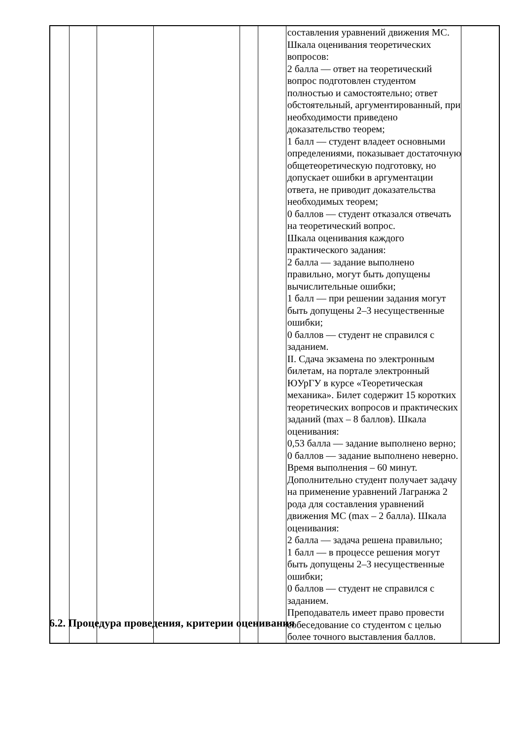| | | | | | | составления уравнений движения МС. Шкала оценивания теоретических вопросов: 2 балла — ответ на теоретический вопрос подготовлен студентом полностью и самостоятельно; ответ обстоятельный, аргументированный, при необходимости приведено доказательство теорем; 1 балл — студент владеет основными определениями, показывает достаточную общетеоретическую подготовку, но допускает ошибки в аргументации ответа, не приводит доказательства необходимых теорем; 0 баллов — студент отказался отвечать на теоретический вопрос. Шкала оценивания каждого практического задания: 2 балла — задание выполнено правильно, могут быть допущены вычислительные ошибки; 1 балл — при решении задания могут быть допущены 2–3 несущественные ошибки; 0 баллов — студент не справился с заданием. II. Сдача экзамена по электронным билетам, на портале электронный ЮУрГУ в курсе «Теоретическая механика». Билет содержит 15 коротких теоретических вопросов и практических заданий (max – 8 баллов). Шкала оценивания: 0,53 балла — задание выполнено верно; 0 баллов — задание выполнено неверно. Время выполнения – 60 минут. Дополнительно студент получает задачу на применение уравнений Лагранжа 2 рода для составления уравнений движения МС (max – 2 балла). Шкала оценивания: 2 балла — задача решена правильно; 1 балл — в процессе решения могут быть допущены 2–3 несущественные ошибки; 0 баллов — студент не справился с заданием. Преподаватель имеет право провести собеседование со студентом с целью более точного выставления баллов. | |
6.2. Процедура проведения, критерии оценивания